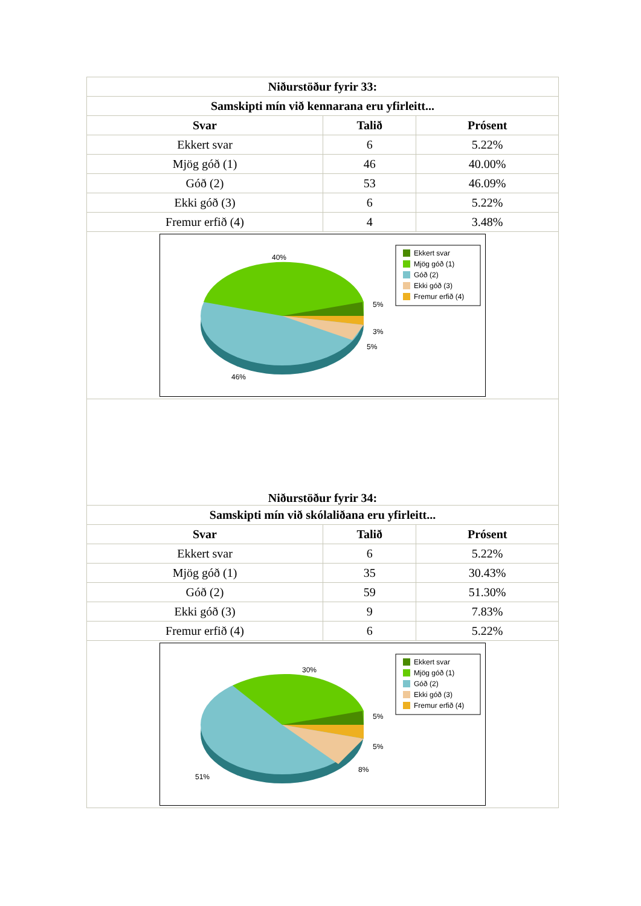| Niðurstöður fyrir 33: | | |
| --- | --- | --- |
| Samskipti mín við kennarana eru yfirleitt... | | |
| Svar | Talið | Prósent |
| Ekkert svar | 6 | 5.22% |
| Mjög góð (1) | 46 | 40.00% |
| Góð (2) | 53 | 46.09% |
| Ekki góð (3) | 6 | 5.22% |
| Fremur erfið (4) | 4 | 3.48% |
| 40% 5% 3% 5% 46% Ekkert svar Mjög góð (1) Góð (2) Ekki góð (3) Fremur erfið (4) | | |
| Niðurstöður fyrir 34: | | |
| Samskipti mín við skólaliðana eru yfirleitt... | | |
| Svar | Talið | Prósent |
| Ekkert svar | 6 | 5.22% |
| Mjög góð (1) | 35 | 30.43% |
| Góð (2) | 59 | 51.30% |
| Ekki góð (3) | 9 | 7.83% |
| Fremur erfið (4) | 6 | 5.22% |
| 30% 5% 5% 8% 51% Ekkert svar Mjög góð (1) Góð (2) Ekki góð (3) Fremur erfið (4) | | |